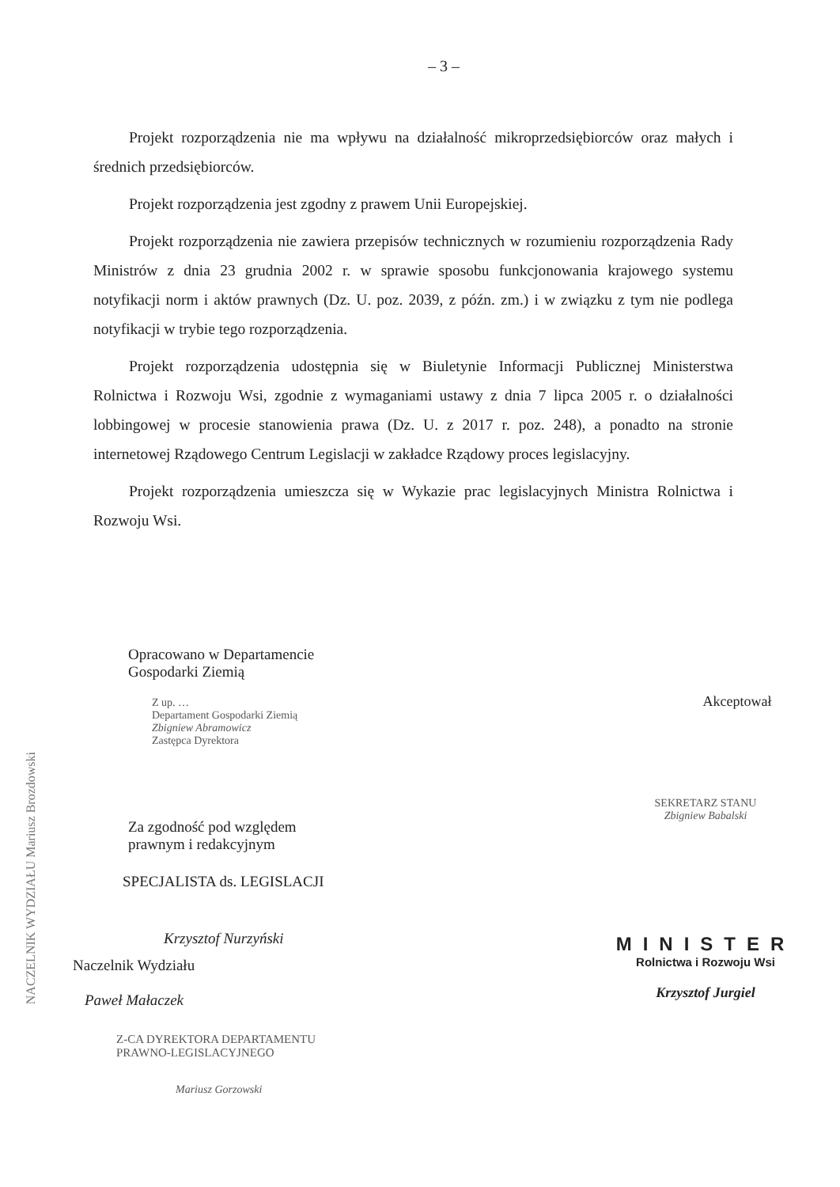– 3 –
Projekt rozporządzenia nie ma wpływu na działalność mikroprzedsiębiorców oraz małych i średnich przedsiębiorców.
Projekt rozporządzenia jest zgodny z prawem Unii Europejskiej.
Projekt rozporządzenia nie zawiera przepisów technicznych w rozumieniu rozporządzenia Rady Ministrów z dnia 23 grudnia 2002 r. w sprawie sposobu funkcjonowania krajowego systemu notyfikacji norm i aktów prawnych (Dz. U. poz. 2039, z późn. zm.) i w związku z tym nie podlega notyfikacji w trybie tego rozporządzenia.
Projekt rozporządzenia udostępnia się w Biuletynie Informacji Publicznej Ministerstwa Rolnictwa i Rozwoju Wsi, zgodnie z wymaganiami ustawy z dnia 7 lipca 2005 r. o działalności lobbingowej w procesie stanowienia prawa (Dz. U. z 2017 r. poz. 248), a ponadto na stronie internetowej Rządowego Centrum Legislacji w zakładce Rządowy proces legislacyjny.
Projekt rozporządzenia umieszcza się w Wykazie prac legislacyjnych Ministra Rolnictwa i Rozwoju Wsi.
Opracowano w Departamencie
Gospodarki Ziemią
Z up. …
Departament Gospodarki Ziemią
Zbigniew Abramowicz
Zastępca Dyrektora
Za zgodność pod względem
prawnym i redakcyjnym
SPECJALISTA ds. LEGISLACJI
Krzysztof Nurzyński
Naczelnik Wydziału
Paweł Małaczek
Z-CA DYREKTORA DEPARTAMENTU
PRAWNO-LEGISLACYJNEGO
Mariusz Gorzowski
Akceptował
SEKRETARZ STANU
Zbigniew Babalski
MINISTER
Rolnictwa i Rozwoju Wsi
Krzysztof Jurgiel
NACZELNIK WYDZIAŁU Mariusz Brozdowski